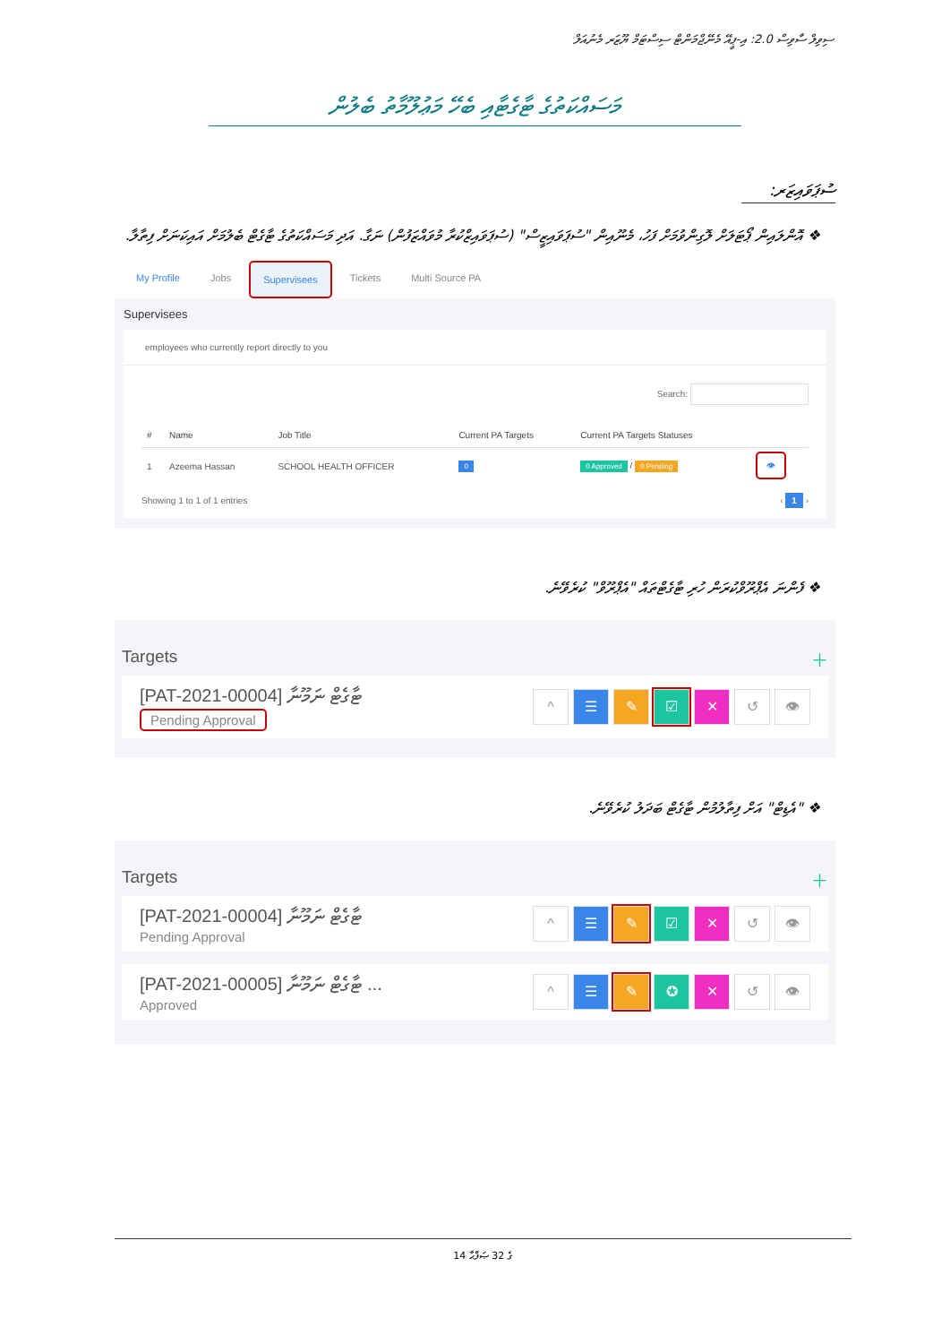ސިވިލް ސާވިސް 2.0: އި-ޕީއޭ މެނޭޖްމަންޓް ސިސްޓަމް ޔޫޒަރ މެނުއަލް
މަސައްކަތުގެ ޓާގެޓާއި ބެހޭ މަޢުލޫމާތު ބެލުން
ސުޕަވައިޒަރ:
❖ އޮންލައިން ޕޯޓަލަށް ލޮގިންވުމަށް ފަހު، މެނޫއިން "ސުޕަވައިޒީސް" (ސުޕަވައިޒްކުރާ މުވައްޒަފުން) ނަގާ. އަދި މަސައްކަތުގެ ޓާގެޓް ބެލުމަށް އައިކަނަށް ފިތާލާ.
My Profile Jobs Supervisees Tickets Multi Source PA
Supervisees
employees who currently report directly to you
Search:
| # | Name | Job Title | Current PA Targets | Current PA Targets Statuses | |
| --- | --- | --- | --- | --- | --- |
| 1 | Azeema Hassan | SCHOOL HEALTH OFFICER | 0 | 0 Approved / 0 Pending | 👁 |
Showing 1 to 1 of 1 entries ‹ 1 ›
❖ ފެންނަ އެޕްރޫވްކުރަން ހުރި ޓާގެޓްތައް "އެޕްރޫވް" ކުރެވޭނެ.
Targets ＋
[PAT-2021-00004] ޓާގެޓް ނަމޫނާ
Pending Approval
^ ☰ ✎ ☑ ✕ ↺ 👁
❖ "އެޑިޓް" އަށް ފިތާލުމުން ޓާގެޓް ބަދަލު ކުރެވޭނެ.
Targets ＋
[PAT-2021-00004] ޓާގެޓް ނަމޫނާ
Pending Approval
^ ☰ ✎ ☑ ✕ ↺ 👁
[PAT-2021-00005] ޓާގެޓް ނަމޫނާ ...
Approved
^ ☰ ✎ ✪ ✕ ↺ 👁
14 ގެ 32 ޞަފްޙާ